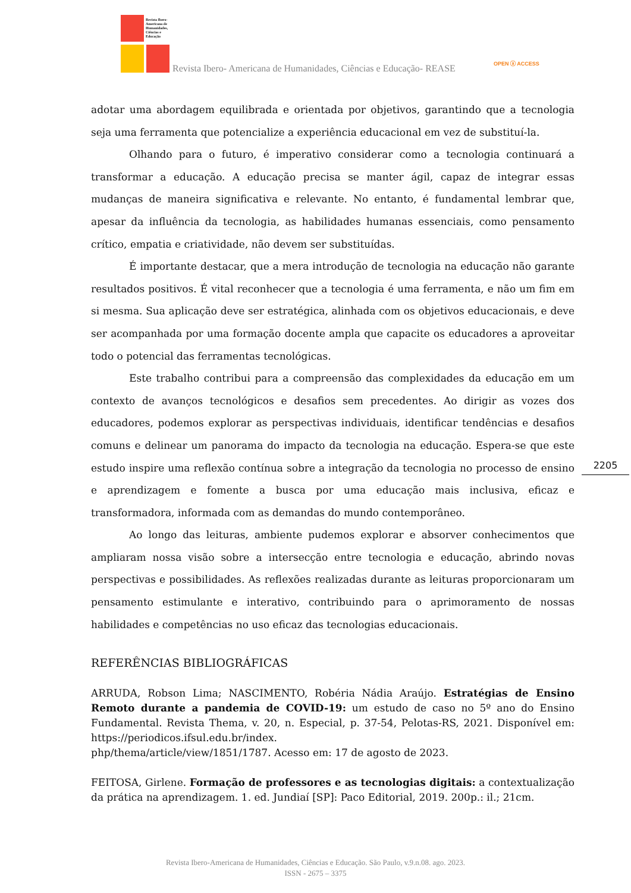Revista Ibero-
Americana de
Humanidades,
Ciências e
Educação
Revista Ibero- Americana de Humanidades, Ciências e Educação- REASE
OPEN ⓐ ACCESS
adotar uma abordagem equilibrada e orientada por objetivos, garantindo que a tecnologia seja uma ferramenta que potencialize a experiência educacional em vez de substituí-la.
Olhando para o futuro, é imperativo considerar como a tecnologia continuará a transformar a educação. A educação precisa se manter ágil, capaz de integrar essas mudanças de maneira significativa e relevante. No entanto, é fundamental lembrar que, apesar da influência da tecnologia, as habilidades humanas essenciais, como pensamento crítico, empatia e criatividade, não devem ser substituídas.
É importante destacar, que a mera introdução de tecnologia na educação não garante resultados positivos. É vital reconhecer que a tecnologia é uma ferramenta, e não um fim em si mesma. Sua aplicação deve ser estratégica, alinhada com os objetivos educacionais, e deve ser acompanhada por uma formação docente ampla que capacite os educadores a aproveitar todo o potencial das ferramentas tecnológicas.
Este trabalho contribui para a compreensão das complexidades da educação em um contexto de avanços tecnológicos e desafios sem precedentes. Ao dirigir as vozes dos educadores, podemos explorar as perspectivas individuais, identificar tendências e desafios comuns e delinear um panorama do impacto da tecnologia na educação. Espera-se que este estudo inspire uma reflexão contínua sobre a integração da tecnologia no processo de ensino e aprendizagem e fomente a busca por uma educação mais inclusiva, eficaz e transformadora, informada com as demandas do mundo contemporâneo.
Ao longo das leituras, ambiente pudemos explorar e absorver conhecimentos que ampliaram nossa visão sobre a intersecção entre tecnologia e educação, abrindo novas perspectivas e possibilidades. As reflexões realizadas durante as leituras proporcionaram um pensamento estimulante e interativo, contribuindo para o aprimoramento de nossas habilidades e competências no uso eficaz das tecnologias educacionais.
REFERÊNCIAS BIBLIOGRÁFICAS
ARRUDA, Robson Lima; NASCIMENTO, Robéria Nádia Araújo. Estratégias de Ensino Remoto durante a pandemia de COVID-19: um estudo de caso no 5º ano do Ensino Fundamental. Revista Thema, v. 20, n. Especial, p. 37-54, Pelotas-RS, 2021. Disponível em: https://periodicos.ifsul.edu.br/index.
php/thema/article/view/1851/1787. Acesso em: 17 de agosto de 2023.
FEITOSA, Girlene. Formação de professores e as tecnologias digitais: a contextualização da prática na aprendizagem. 1. ed. Jundiaí [SP]: Paco Editorial, 2019. 200p.: il.; 21cm.
2205
Revista Ibero-Americana de Humanidades, Ciências e Educação. São Paulo, v.9.n.08. ago. 2023.
ISSN - 2675 – 3375